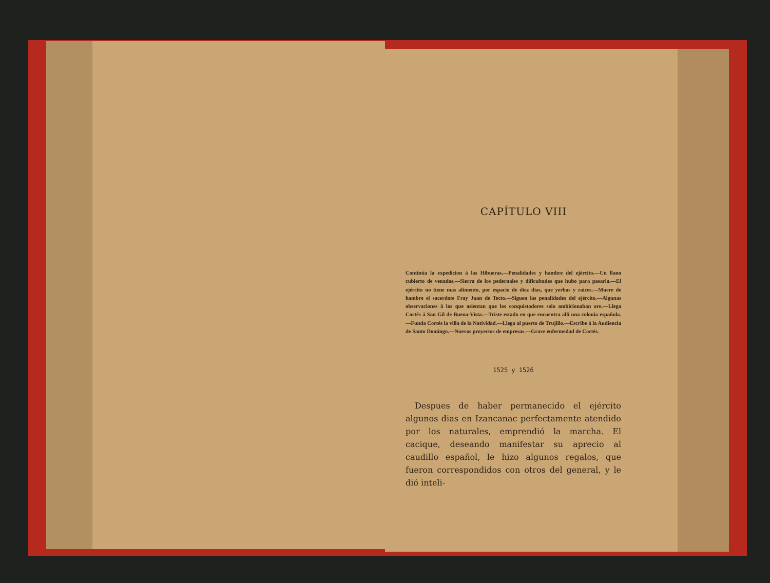CAPÍTULO VIII
Continúa la expedicion á las Hibueras.—Penalidades y hambre del ejército.—Un llano cubierto de venados.—Sierra de los pedernales y dificultades que hubo para pasarla.—El ejército no tiene mas alimento, por espacio de diez dias, que yerbas y raices.—Muere de hambre el sacerdote Fray Juan de Tecto.—Siguen las penalidades del ejército.—Algunas observaciones á los que asientan que los conquistadores solo ambicionaban oro.—Llega Cortés á San Gil de Buena-Vista.—Triste estado en que encuentra allí una colonia española.—Funda Cortés la villa de la Natividad.—Llega al puerto de Trujillo.—Escribe á la Audiencia de Santo Domingo.—Nuevos proyectos de empresas.—Grave enfermedad de Cortés.
1525 y 1526
Despues de haber permanecido el ejército algunos dias en Izancanac perfectamente atendido por los naturales, emprendió la marcha. El cacique, deseando manifestar su aprecio al caudillo español, le hizo algunos regalos, que fueron correspondidos con otros del general, y le dió inteli-